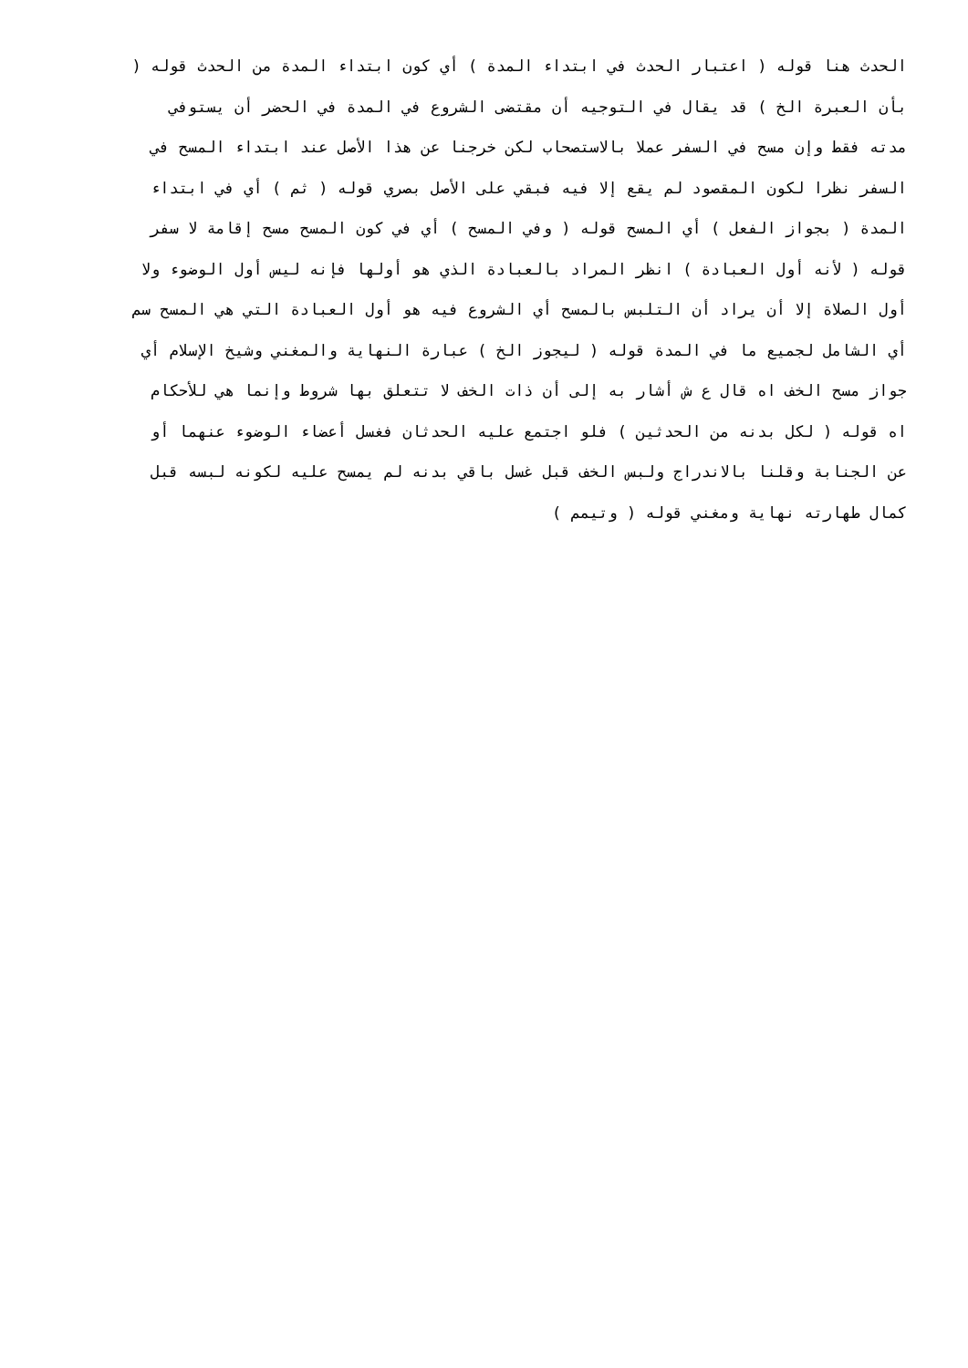الحدث هنا قوله ( اعتبار الحدث في ابتداء المدة ) أي كون ابتداء المدة من الحدث قوله (
بأن العبرة الخ ) قد يقال في التوجيه أن مقتضى الشروع في المدة في الحضر أن يستوفي
مدته فقط وإن مسح في السفر عملا بالاستصحاب لكن خرجنا عن هذا الأصل عند ابتداء المسح في
السفر نظرا لكون المقصود لم يقع إلا فيه فبقي على الأصل بصري قوله ( ثم ) أي في ابتداء
المدة ( بجواز الفعل ) أي المسح قوله ( وفي المسح ) أي في كون المسح مسح إقامة لا سفر
قوله ( لأنه أول العبادة ) انظر المراد بالعبادة الذي هو أولها فإنه ليس أول الوضوء ولا
أول الصلاة إلا أن يراد أن التلبس بالمسح أي الشروع فيه هو أول العبادة التي هي المسح سم
أي الشامل لجميع ما في المدة قوله ( ليجوز الخ ) عبارة النهاية والمغني وشيخ الإسلام أي
جواز مسح الخف اه قال ع ش أشار به إلى أن ذات الخف لا تتعلق بها شروط وإنما هي للأحكام
اه قوله ( لكل بدنه من الحدثين ) فلو اجتمع عليه الحدثان فغسل أعضاء الوضوء عنهما أو
عن الجنابة وقلنا بالاندراج ولبس الخف قبل غسل باقي بدنه لم يمسح عليه لكونه لبسه قبل
كمال طهارته نهاية ومغني قوله ( وتيمم )